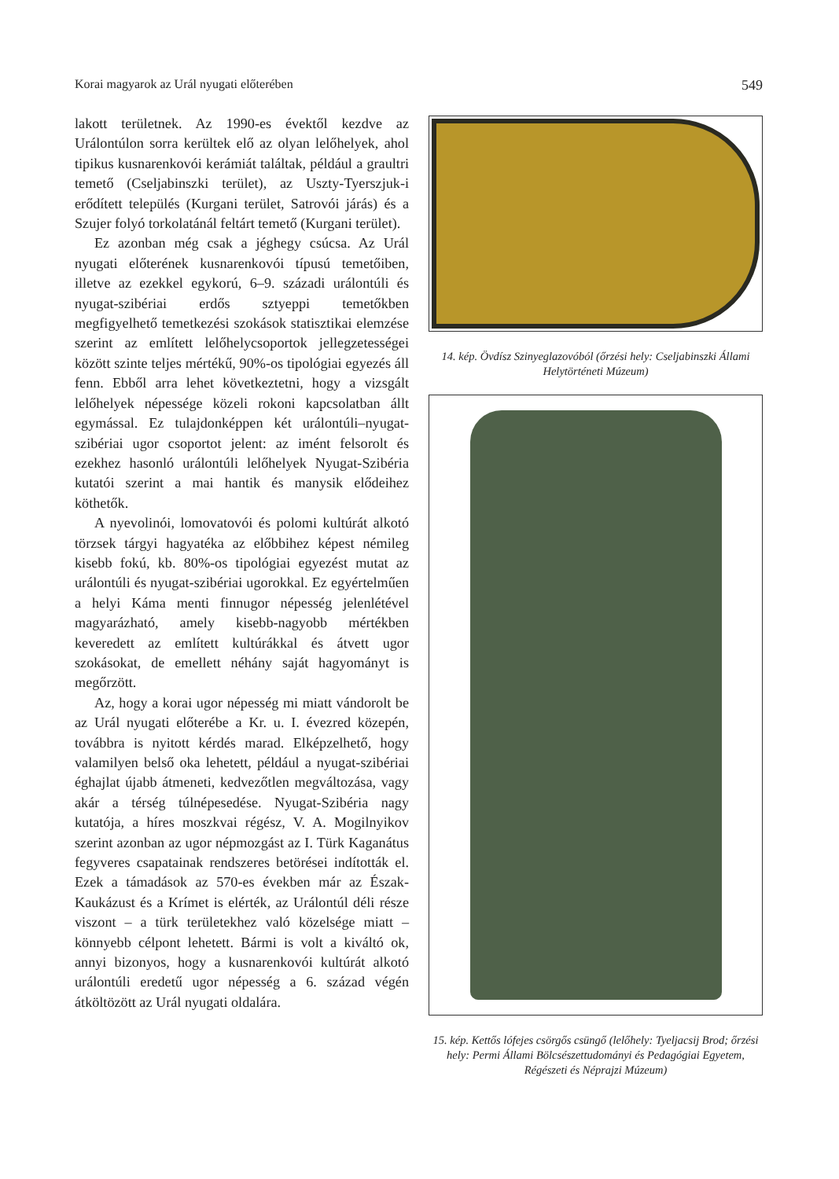Korai magyarok az Urál nyugati előterében 549
lakott területnek. Az 1990-es évektől kezdve az Urálontúlon sorra kerültek elő az olyan lelőhelyek, ahol tipikus kusnarenkovói kerámiát találtak, például a graultri temető (Cseljabinszki terület), az Uszty-Tyerszjuk-i erődített település (Kurgani terület, Satrovói járás) és a Szujer folyó torkolatánál feltárt temető (Kurgani terület).
Ez azonban még csak a jéghegy csúcsa. Az Urál nyugati előterének kusnarenkovói típusú temetőiben, illetve az ezekkel egykorú, 6–9. századi urálontúli és nyugat-szibériai erdős sztyeppi temetőkben megfigyelhető temetkezési szokások statisztikai elemzése szerint az említett lelőhelycsoportok jellegzetességei között szinte teljes mértékű, 90%-os tipológiai egyezés áll fenn. Ebből arra lehet következtetni, hogy a vizsgált lelőhelyek népessége közeli rokoni kapcsolatban állt egymással. Ez tulajdonképpen két urálontúli–nyugat-szibériai ugor csoportot jelent: az imént felsorolt és ezekhez hasonló urálontúli lelőhelyek Nyugat-Szibéria kutatói szerint a mai hantik és manysik elődeihez köthetők.
A nyevolinói, lomovatovói és polomi kultúrát alkotó törzsek tárgyi hagyatéka az előbbihez képest némileg kisebb fokú, kb. 80%-os tipológiai egyezést mutat az urálontúli és nyugat-szibériai ugorokkal. Ez egyértelműen a helyi Káma menti finnugor népesség jelenlétével magyarázható, amely kisebb-nagyobb mértékben keveredett az említett kultúrákkal és átvett ugor szokásokat, de emellett néhány saját hagyományt is megőrzött.
Az, hogy a korai ugor népesség mi miatt vándorolt be az Urál nyugati előterébe a Kr. u. I. évezred közepén, továbbra is nyitott kérdés marad. Elképzelhető, hogy valamilyen belső oka lehetett, például a nyugat-szibériai éghajlat újabb átmeneti, kedvezőtlen megváltozása, vagy akár a térség túlnépesedése. Nyugat-Szibéria nagy kutatója, a híres moszkvai régész, V. A. Mogilnyikov szerint azonban az ugor népmozgást az I. Türk Kaganátus fegyveres csapatainak rendszeres betörései indították el. Ezek a támadások az 570-es években már az Észak-Kaukázust és a Krímet is elérték, az Urálontúl déli része viszont – a türk területekhez való közelsége miatt – könnyebb célpont lehetett. Bármi is volt a kiváltó ok, annyi bizonyos, hogy a kusnarenkovói kultúrát alkotó urálontúli eredetű ugor népesség a 6. század végén átköltözött az Urál nyugati oldalára.
14. kép. Övdísz Szinyeglazovóból (őrzési hely: Cseljabinszki Állami Helytörténeti Múzeum)
15. kép. Kettős lófejes csörgős csüngő (lelőhely: Tyeljacsij Brod; őrzési hely: Permi Állami Bölcsészettudományi és Pedagógiai Egyetem, Régészeti és Néprajzi Múzeum)